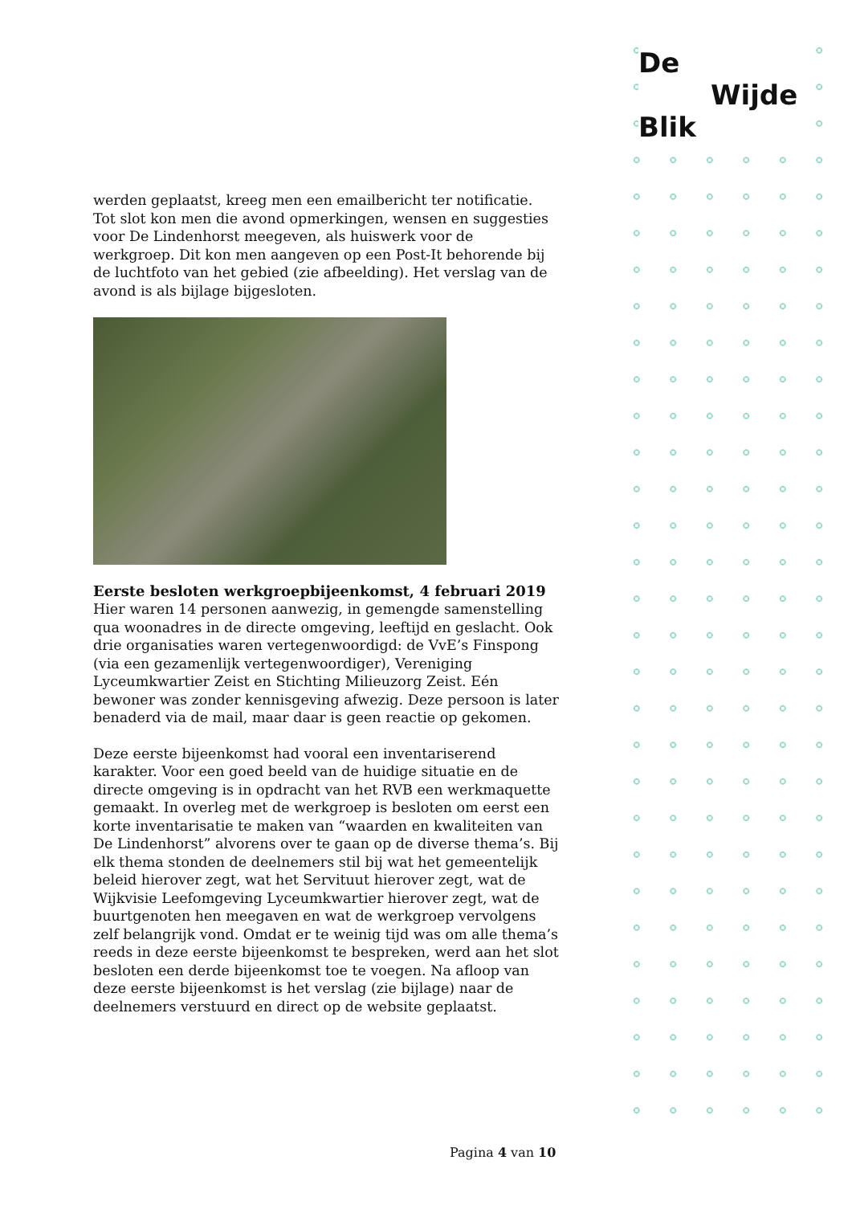De
Wijde
Blik
werden geplaatst, kreeg men een emailbericht ter notificatie. Tot slot kon men die avond opmerkingen, wensen en suggesties voor De Lindenhorst meegeven, als huiswerk voor de werkgroep. Dit kon men aangeven op een Post-It behorende bij de luchtfoto van het gebied (zie afbeelding). Het verslag van de avond is als bijlage bijgesloten.
Eerste besloten werkgroepbijeenkomst, 4 februari 2019
Hier waren 14 personen aanwezig, in gemengde samenstelling qua woonadres in de directe omgeving, leeftijd en geslacht. Ook drie organisaties waren vertegenwoordigd: de VvE’s Finspong (via een gezamenlijk vertegenwoordiger), Vereniging Lyceumkwartier Zeist en Stichting Milieuzorg Zeist. Eén bewoner was zonder kennisgeving afwezig. Deze persoon is later benaderd via de mail, maar daar is geen reactie op gekomen.
Deze eerste bijeenkomst had vooral een inventariserend karakter. Voor een goed beeld van de huidige situatie en de directe omgeving is in opdracht van het RVB een werkmaquette gemaakt. In overleg met de werkgroep is besloten om eerst een korte inventarisatie te maken van “waarden en kwaliteiten van De Lindenhorst” alvorens over te gaan op de diverse thema’s. Bij elk thema stonden de deelnemers stil bij wat het gemeentelijk beleid hierover zegt, wat het Servituut hierover zegt, wat de Wijkvisie Leefomgeving Lyceumkwartier hierover zegt, wat de buurtgenoten hen meegaven en wat de werkgroep vervolgens zelf belangrijk vond. Omdat er te weinig tijd was om alle thema’s reeds in deze eerste bijeenkomst te bespreken, werd aan het slot besloten een derde bijeenkomst toe te voegen. Na afloop van deze eerste bijeenkomst is het verslag (zie bijlage) naar de deelnemers verstuurd en direct op de website geplaatst.
Pagina 4 van 10